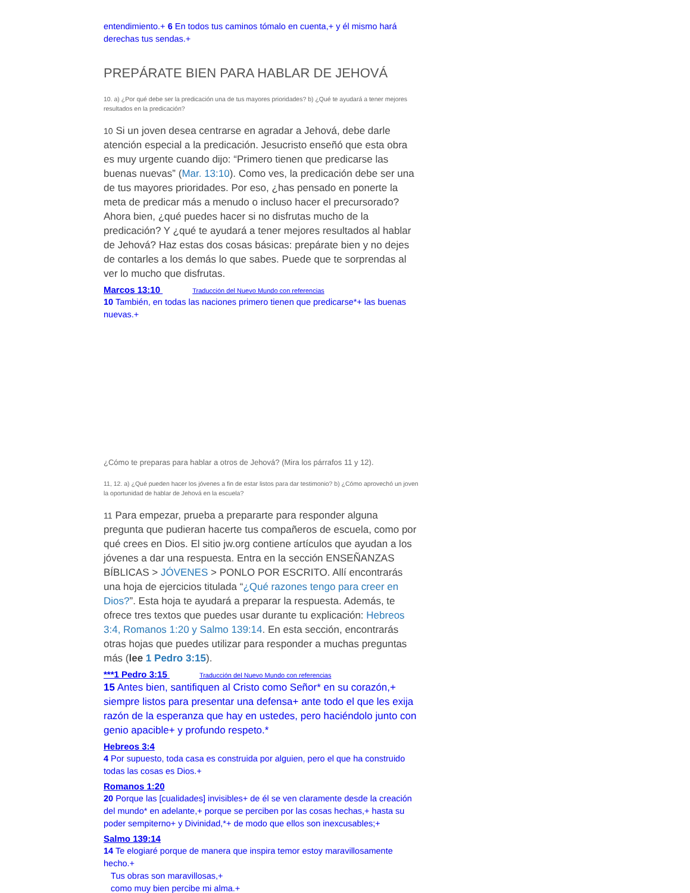entendimiento.+ 6 En todos tus caminos tómalo en cuenta,+ y él mismo hará derechas tus sendas.+
PREPÁRATE BIEN PARA HABLAR DE JEHOVÁ
10. a) ¿Por qué debe ser la predicación una de tus mayores prioridades? b) ¿Qué te ayudará a tener mejores resultados en la predicación?
10 Si un joven desea centrarse en agradar a Jehová, debe darle atención especial a la predicación. Jesucristo enseñó que esta obra es muy urgente cuando dijo: “Primero tienen que predicarse las buenas nuevas” (Mar. 13:10). Como ves, la predicación debe ser una de tus mayores prioridades. Por eso, ¿has pensado en ponerte la meta de predicar más a menudo o incluso hacer el precursorado? Ahora bien, ¿qué puedes hacer si no disfrutas mucho de la predicación? Y ¿qué te ayudará a tener mejores resultados al hablar de Jehová? Haz estas dos cosas básicas: prepárate bien y no dejes de contarles a los demás lo que sabes. Puede que te sorprendas al ver lo mucho que disfrutas.
Marcos 13:10 Traducción del Nuevo Mundo con referencias
10 También, en todas las naciones primero tienen que predicarse*+ las buenas nuevas.+
¿Cómo te preparas para hablar a otros de Jehová? (Mira los párrafos 11 y 12).
11, 12. a) ¿Qué pueden hacer los jóvenes a fin de estar listos para dar testimonio? b) ¿Cómo aprovechó un joven la oportunidad de hablar de Jehová en la escuela?
11 Para empezar, prueba a prepararte para responder alguna pregunta que pudieran hacerte tus compañeros de escuela, como por qué crees en Dios. El sitio jw.org contiene artículos que ayudan a los jóvenes a dar una respuesta. Entra en la sección ENSEÑANZAS BÍBLICAS > JÓVENES > PONLO POR ESCRITO. Allí encontrarás una hoja de ejercicios titulada “¿Qué razones tengo para creer en Dios?”. Esta hoja te ayudará a preparar la respuesta. Además, te ofrece tres textos que puedes usar durante tu explicación: Hebreos 3:4, Romanos 1:20 y Salmo 139:14. En esta sección, encontrarás otras hojas que puedes utilizar para responder a muchas preguntas más (lee 1 Pedro 3:15).
***1 Pedro 3:15 Traducción del Nuevo Mundo con referencias
15 Antes bien, santifiquen al Cristo como Señor* en su corazón,+ siempre listos para presentar una defensa+ ante todo el que les exija razón de la esperanza que hay en ustedes, pero haciéndolo junto con genio apacible+ y profundo respeto.*
Hebreos 3:4
4 Por supuesto, toda casa es construida por alguien, pero el que ha construido todas las cosas es Dios.+
Romanos 1:20
20 Porque las [cualidades] invisibles+ de él se ven claramente desde la creación del mundo* en adelante,+ porque se perciben por las cosas hechas,+ hasta su poder sempiterno+ y Divinidad,*+ de modo que ellos son inexcusables;+
Salmo 139:14
14 Te elogiaré porque de manera que inspira temor estoy maravillosamente hecho.+
Tus obras son maravillosas,+
como muy bien percibe mi alma.+